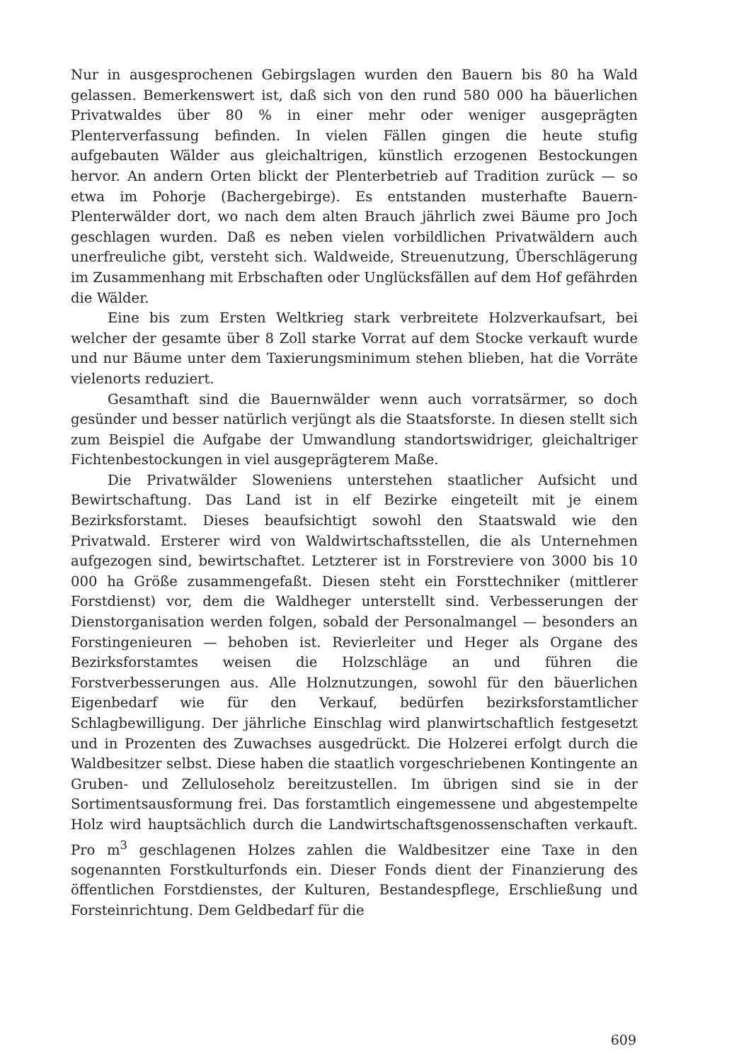Nur in ausgesprochenen Gebirgslagen wurden den Bauern bis 80 ha Wald gelassen. Bemerkenswert ist, daß sich von den rund 580 000 ha bäuerlichen Privatwaldes über 80 % in einer mehr oder weniger ausgeprägten Plenterverfassung befinden. In vielen Fällen gingen die heute stufig aufgebauten Wälder aus gleichaltrigen, künstlich erzogenen Bestockungen hervor. An andern Orten blickt der Plenterbetrieb auf Tradition zurück — so etwa im Pohorje (Bachergebirge). Es entstanden musterhafte Bauern-Plenterwälder dort, wo nach dem alten Brauch jährlich zwei Bäume pro Joch geschlagen wurden. Daß es neben vielen vorbildlichen Privatwäldern auch unerfreuliche gibt, versteht sich. Waldweide, Streuenutzung, Überschlägerung im Zusammenhang mit Erbschaften oder Unglücksfällen auf dem Hof gefährden die Wälder.
Eine bis zum Ersten Weltkrieg stark verbreitete Holzverkaufsart, bei welcher der gesamte über 8 Zoll starke Vorrat auf dem Stocke verkauft wurde und nur Bäume unter dem Taxierungsminimum stehen blieben, hat die Vorräte vielenorts reduziert.
Gesamthaft sind die Bauernwälder wenn auch vorratsärmer, so doch gesünder und besser natürlich verjüngt als die Staatsforste. In diesen stellt sich zum Beispiel die Aufgabe der Umwandlung standortswidriger, gleichaltriger Fichtenbestockungen in viel ausgeprägterem Maße.
Die Privatwälder Sloweniens unterstehen staatlicher Aufsicht und Bewirtschaftung. Das Land ist in elf Bezirke eingeteilt mit je einem Bezirksforstamt. Dieses beaufsichtigt sowohl den Staatswald wie den Privatwald. Ersterer wird von Waldwirtschaftsstellen, die als Unternehmen aufgezogen sind, bewirtschaftet. Letzterer ist in Forstreviere von 3000 bis 10 000 ha Größe zusammengefaßt. Diesen steht ein Forsttechniker (mittlerer Forstdienst) vor, dem die Waldheger unterstellt sind. Verbesserungen der Dienstorganisation werden folgen, sobald der Personalmangel — besonders an Forstingenieuren — behoben ist. Revierleiter und Heger als Organe des Bezirksforstamtes weisen die Holzschläge an und führen die Forstverbesserungen aus. Alle Holznutzungen, sowohl für den bäuerlichen Eigenbedarf wie für den Verkauf, bedürfen bezirksforstamtlicher Schlagbewilligung. Der jährliche Einschlag wird planwirtschaftlich festgesetzt und in Prozenten des Zuwachses ausgedrückt. Die Holzerei erfolgt durch die Waldbesitzer selbst. Diese haben die staatlich vorgeschriebenen Kontingente an Gruben- und Zelluloseholz bereitzustellen. Im übrigen sind sie in der Sortimentsausformung frei. Das forstamtlich eingemessene und abgestempelte Holz wird hauptsächlich durch die Landwirtschaftsgenossenschaften verkauft. Pro m<sup>3</sup> geschlagenen Holzes zahlen die Waldbesitzer eine Taxe in den sogenannten Forstkulturfonds ein. Dieser Fonds dient der Finanzierung des öffentlichen Forstdienstes, der Kulturen, Bestandespflege, Erschließung und Forsteinrichtung. Dem Geldbedarf für die
609